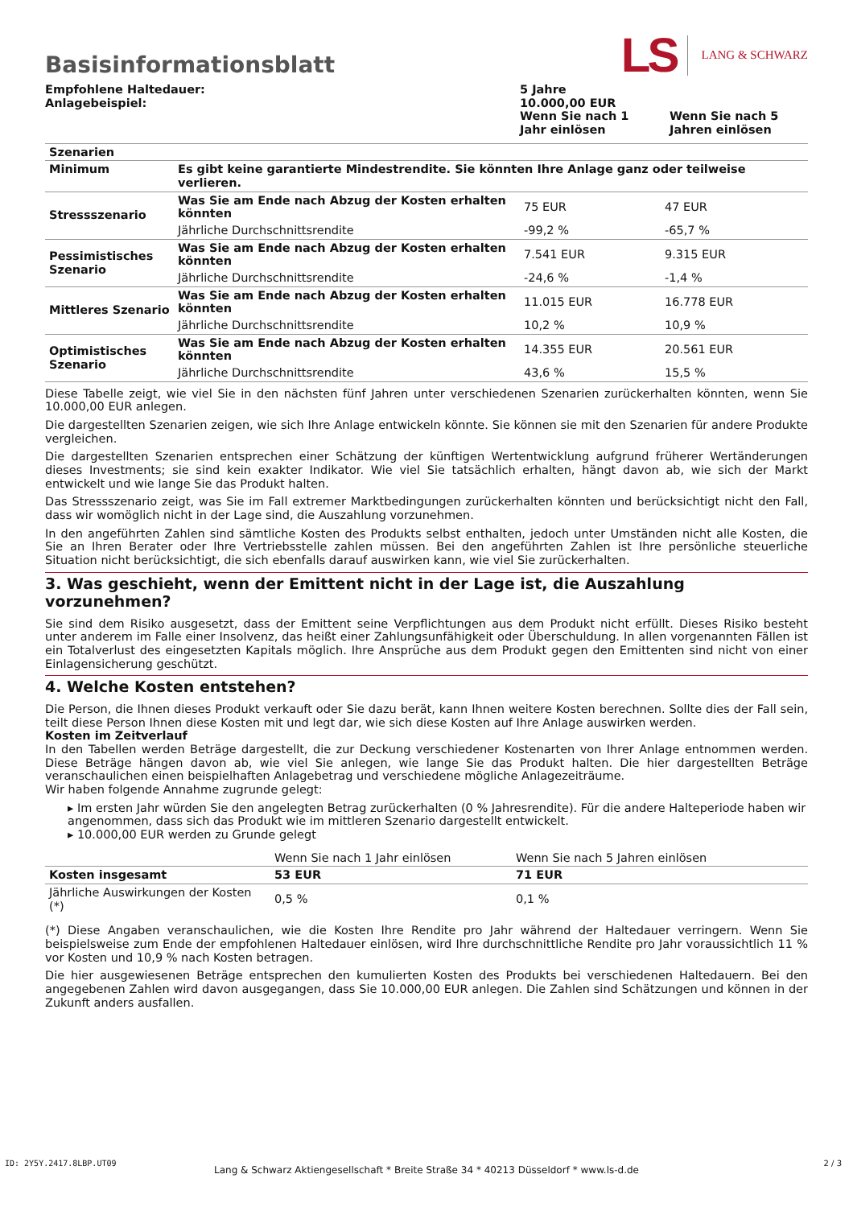Basisinformationsblatt
LS LANG & SCHWARZ
| Empfohlene Haltedauer: Anlagebeispiel: | 5 Jahre 10.000,00 EUR | |
| | Wenn Sie nach 1 Jahr einlösen | Wenn Sie nach 5 Jahren einlösen |
| Szenarien | | | |
| Minimum | Es gibt keine garantierte Mindestrendite. Sie könnten Ihre Anlage ganz oder teilweise verlieren. | | |
| Stressszenario | Was Sie am Ende nach Abzug der Kosten erhalten könnten | 75 EUR | 47 EUR |
| | Jährliche Durchschnittsrendite | -99,2 % | -65,7 % |
| Pessimistisches Szenario | Was Sie am Ende nach Abzug der Kosten erhalten könnten | 7.541 EUR | 9.315 EUR |
| | Jährliche Durchschnittsrendite | -24,6 % | -1,4 % |
| Mittleres Szenario | Was Sie am Ende nach Abzug der Kosten erhalten könnten | 11.015 EUR | 16.778 EUR |
| | Jährliche Durchschnittsrendite | 10,2 % | 10,9 % |
| Optimistisches Szenario | Was Sie am Ende nach Abzug der Kosten erhalten könnten | 14.355 EUR | 20.561 EUR |
| | Jährliche Durchschnittsrendite | 43,6 % | 15,5 % |
Diese Tabelle zeigt, wie viel Sie in den nächsten fünf Jahren unter verschiedenen Szenarien zurückerhalten könnten, wenn Sie 10.000,00 EUR anlegen.
Die dargestellten Szenarien zeigen, wie sich Ihre Anlage entwickeln könnte. Sie können sie mit den Szenarien für andere Produkte vergleichen.
Die dargestellten Szenarien entsprechen einer Schätzung der künftigen Wertentwicklung aufgrund früherer Wertänderungen dieses Investments; sie sind kein exakter Indikator. Wie viel Sie tatsächlich erhalten, hängt davon ab, wie sich der Markt entwickelt und wie lange Sie das Produkt halten.
Das Stressszenario zeigt, was Sie im Fall extremer Marktbedingungen zurückerhalten könnten und berücksichtigt nicht den Fall, dass wir womöglich nicht in der Lage sind, die Auszahlung vorzunehmen.
In den angeführten Zahlen sind sämtliche Kosten des Produkts selbst enthalten, jedoch unter Umständen nicht alle Kosten, die Sie an Ihren Berater oder Ihre Vertriebsstelle zahlen müssen. Bei den angeführten Zahlen ist Ihre persönliche steuerliche Situation nicht berücksichtigt, die sich ebenfalls darauf auswirken kann, wie viel Sie zurückerhalten.
3. Was geschieht, wenn der Emittent nicht in der Lage ist, die Auszahlung vorzunehmen?
Sie sind dem Risiko ausgesetzt, dass der Emittent seine Verpflichtungen aus dem Produkt nicht erfüllt. Dieses Risiko besteht unter anderem im Falle einer Insolvenz, das heißt einer Zahlungsunfähigkeit oder Überschuldung. In allen vorgenannten Fällen ist ein Totalverlust des eingesetzten Kapitals möglich. Ihre Ansprüche aus dem Produkt gegen den Emittenten sind nicht von einer Einlagensicherung geschützt.
4. Welche Kosten entstehen?
Die Person, die Ihnen dieses Produkt verkauft oder Sie dazu berät, kann Ihnen weitere Kosten berechnen. Sollte dies der Fall sein, teilt diese Person Ihnen diese Kosten mit und legt dar, wie sich diese Kosten auf Ihre Anlage auswirken werden.
Kosten im Zeitverlauf
In den Tabellen werden Beträge dargestellt, die zur Deckung verschiedener Kostenarten von Ihrer Anlage entnommen werden. Diese Beträge hängen davon ab, wie viel Sie anlegen, wie lange Sie das Produkt halten. Die hier dargestellten Beträge veranschaulichen einen beispielhaften Anlagebetrag und verschiedene mögliche Anlagezeiträume.
Wir haben folgende Annahme zugrunde gelegt:
▸ Im ersten Jahr würden Sie den angelegten Betrag zurückerhalten (0 % Jahresrendite). Für die andere Halteperiode haben wir angenommen, dass sich das Produkt wie im mittleren Szenario dargestellt entwickelt.
▸ 10.000,00 EUR werden zu Grunde gelegt
| | Wenn Sie nach 1 Jahr einlösen | Wenn Sie nach 5 Jahren einlösen |
| Kosten insgesamt | 53 EUR | 71 EUR |
| Jährliche Auswirkungen der Kosten (*) | 0,5 % | 0,1 % |
(*) Diese Angaben veranschaulichen, wie die Kosten Ihre Rendite pro Jahr während der Haltedauer verringern. Wenn Sie beispielsweise zum Ende der empfohlenen Haltedauer einlösen, wird Ihre durchschnittliche Rendite pro Jahr voraussichtlich 11 % vor Kosten und 10,9 % nach Kosten betragen.
Die hier ausgewiesenen Beträge entsprechen den kumulierten Kosten des Produkts bei verschiedenen Haltedauern. Bei den angegebenen Zahlen wird davon ausgegangen, dass Sie 10.000,00 EUR anlegen. Die Zahlen sind Schätzungen und können in der Zukunft anders ausfallen.
ID: 2Y5Y.2417.8LBP.UT09
Lang & Schwarz Aktiengesellschaft * Breite Straße 34 * 40213 Düsseldorf * www.ls-d.de
2 / 3